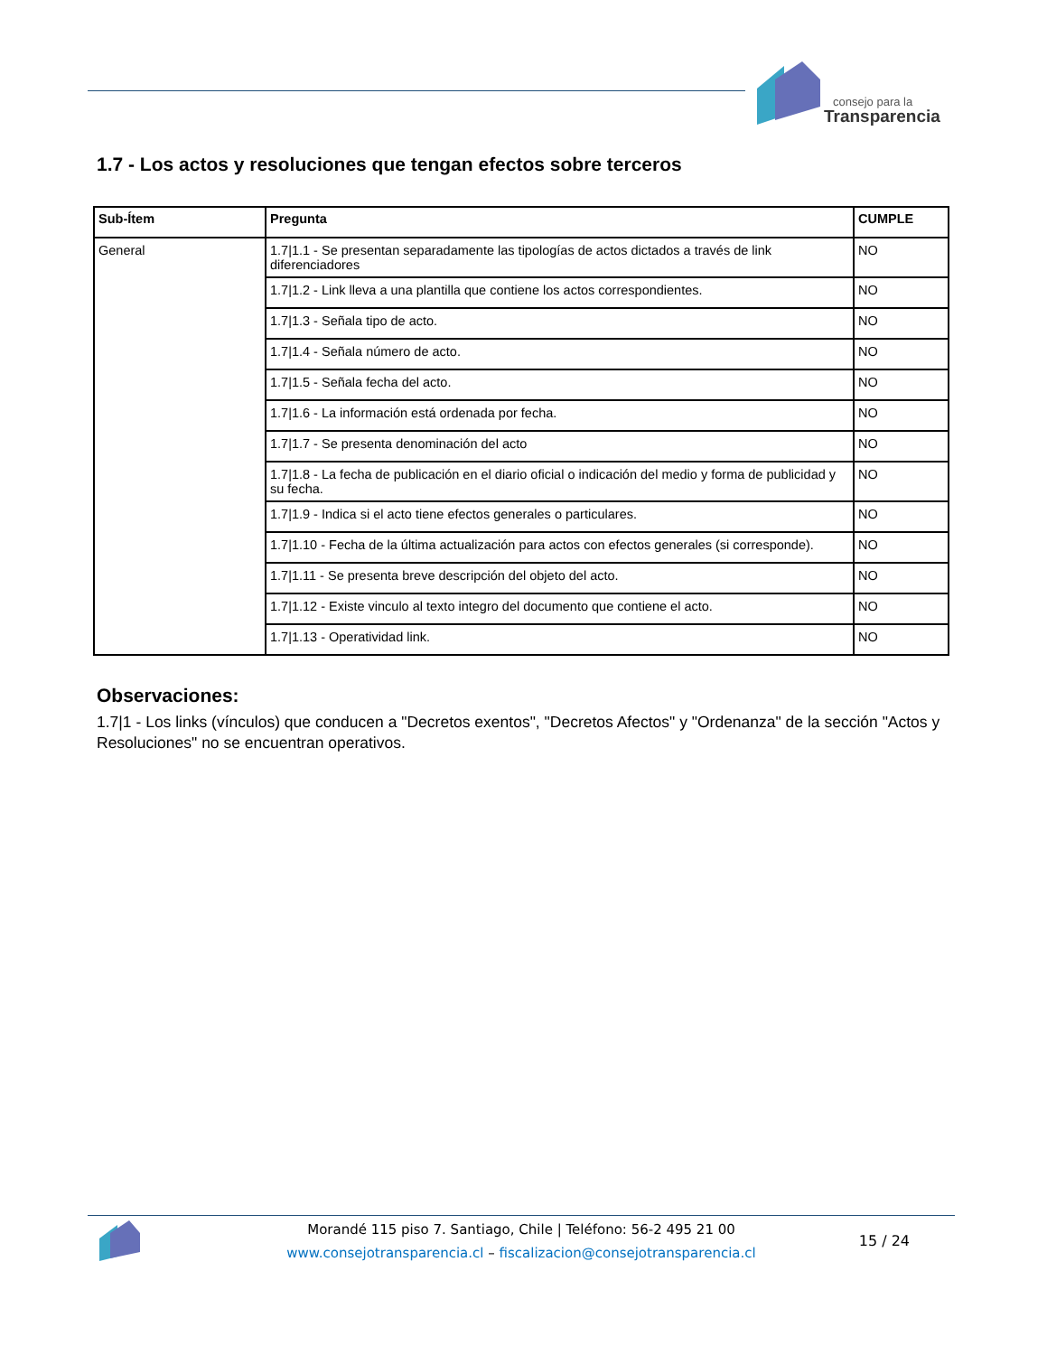consejo para la
Transparencia
1.7 - Los actos y resoluciones que tengan efectos sobre terceros
| Sub-Ítem | Pregunta | CUMPLE |
| --- | --- | --- |
| General | 1.7/1.1 - Se presentan separadamente las tipologías de actos dictados a través de link diferenciadores | NO |
| | 1.7/1.2 - Link lleva a una plantilla que contiene los actos correspondientes. | NO |
| | 1.7/1.3 - Señala tipo de acto. | NO |
| | 1.7/1.4 - Señala número de acto. | NO |
| | 1.7/1.5 - Señala fecha del acto. | NO |
| | 1.7/1.6 - La información está ordenada por fecha. | NO |
| | 1.7/1.7 - Se presenta denominación del acto | NO |
| | 1.7/1.8 - La fecha de publicación en el diario oficial o indicación del medio y forma de publicidad y su fecha. | NO |
| | 1.7/1.9 - Indica si el acto tiene efectos generales o particulares. | NO |
| | 1.7/1.10 - Fecha de la última actualización para actos con efectos generales (si corresponde). | NO |
| | 1.7/1.11 - Se presenta breve descripción del objeto del acto. | NO |
| | 1.7/1.12 - Existe vinculo al texto integro del documento que contiene el acto. | NO |
| | 1.7/1.13 - Operatividad link. | NO |
Observaciones:
1.7|1 - Los links (vínculos) que conducen a "Decretos exentos", "Decretos Afectos" y "Ordenanza" de la sección "Actos y Resoluciones" no se encuentran operativos.
Morandé 115 piso 7. Santiago, Chile | Teléfono: 56-2 495 21 00
www.consejotransparencia.cl – fiscalizacion@consejotransparencia.cl
15 / 24